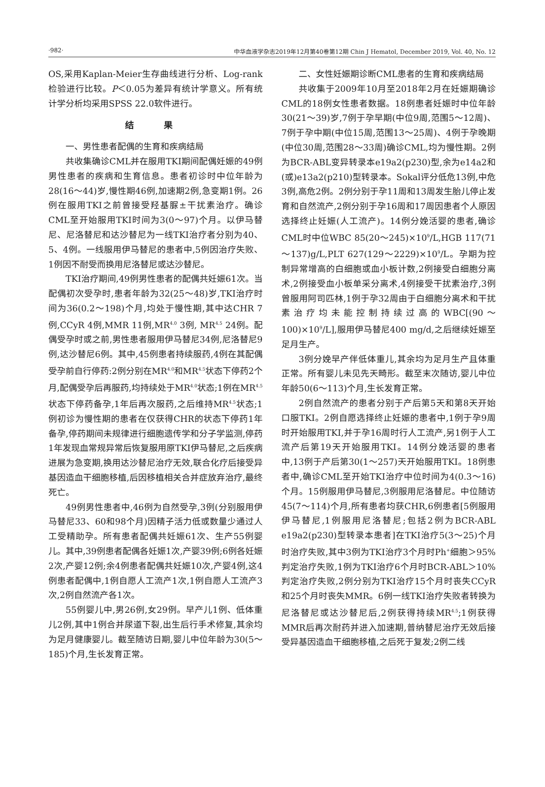·982· 中华血液学杂志2019年12月第40卷第12期 Chin J Hematol, December 2019, Vol. 40, No. 12
OS,采用Kaplan-Meier生存曲线进行分析、Log-rank检验进行比较。P＜0.05为差异有统计学意义。所有统计学分析均采用SPSS 22.0软件进行。
结 果
一、男性患者配偶的生育和疾病结局
共收集确诊CML并在服用TKI期间配偶妊娠的49例男性患者的疾病和生育信息。患者初诊时中位年龄为28(16～44)岁,慢性期46例,加速期2例,急变期1例。26例在服用TKI之前曾接受羟基脲±干扰素治疗。确诊CML至开始服用TKI时间为3(0～97)个月。以伊马替尼、尼洛替尼和达沙替尼为一线TKI治疗者分别为40、5、4例。一线服用伊马替尼的患者中,5例因治疗失败、1例因不耐受而换用尼洛替尼或达沙替尼。
TKI治疗期间,49例男性患者的配偶共妊娠61次。当配偶初次受孕时,患者年龄为32(25～48)岁,TKI治疗时间为36(0.2～198)个月,均处于慢性期,其中达CHR 7例,CCyR 4例,MMR 11例,MR<sup>4.0</sup> 3例, MR<sup>4.5</sup> 24例。配偶受孕时或之前,男性患者服用伊马替尼34例,尼洛替尼9例,达沙替尼6例。其中,45例患者持续服药,4例在其配偶受孕前自行停药:2例分别在MR<sup>4.0</sup>和MR<sup>4.5</sup>状态下停药2个月,配偶受孕后再服药,均持续处于MR<sup>4.0</sup>状态;1例在MR<sup>4.5</sup>状态下停药备孕,1年后再次服药,之后维持MR<sup>4.5</sup>状态;1例初诊为慢性期的患者在仅获得CHR的状态下停药1年备孕,停药期间未规律进行细胞遗传学和分子学监测,停药1年发现血常规异常后恢复服用原TKI伊马替尼,之后疾病进展为急变期,换用达沙替尼治疗无效,联合化疗后接受异基因造血干细胞移植,后因移植相关合并症放弃治疗,最终死亡。
49例男性患者中,46例为自然受孕,3例(分别服用伊马替尼33、60和98个月)因精子活力低或数量少通过人工受精助孕。所有患者配偶共妊娠61次、生产55例婴儿。其中,39例患者配偶各妊娠1次,产婴39例;6例各妊娠2次,产婴12例;余4例患者配偶共妊娠10次,产婴4例,这4例患者配偶中,1例自愿人工流产1次,1例自愿人工流产3次,2例自然流产各1次。
55例婴儿中,男26例,女29例。早产儿1例、低体重儿2例,其中1例合并尿道下裂,出生后行手术修复,其余均为足月健康婴儿。截至随访日期,婴儿中位年龄为30(5～185)个月,生长发育正常。
二、女性妊娠期诊断CML患者的生育和疾病结局
共收集于2009年10月至2018年2月在妊娠期确诊CML的18例女性患者数据。18例患者妊娠时中位年龄30(21～39)岁,7例于孕早期(中位9周,范围5～12周)、7例于孕中期(中位15周,范围13～25周)、4例于孕晚期(中位30周,范围28～33周)确诊CML,均为慢性期。2例为BCR-ABL变异转录本e19a2(p230)型,余为e14a2和(或)e13a2(p210)型转录本。Sokal评分低危13例,中危3例,高危2例。2例分别于孕11周和13周发生胎儿停止发育和自然流产,2例分别于孕16周和17周因患者个人原因选择终止妊娠(人工流产)。14例分娩活婴的患者,确诊CML时中位WBC 85(20～245)×10<sup>9</sup>/L,HGB 117(71～137)g/L,PLT 627(129～2229)×10<sup>9</sup>/L。孕期为控制异常增高的白细胞或血小板计数,2例接受白细胞分离术,2例接受血小板单采分离术,4例接受干扰素治疗,3例曾服用阿司匹林,1例于孕32周由于白细胞分离术和干扰素治疗均未能控制持续过高的WBC[(90～100)×10<sup>9</sup>/L],服用伊马替尼400 mg/d,之后继续妊娠至足月生产。
3例分娩早产伴低体重儿,其余均为足月生产且体重正常。所有婴儿未见先天畸形。截至末次随访,婴儿中位年龄50(6～113)个月,生长发育正常。
2例自然流产的患者分别于产后第5天和第8天开始口服TKI。2例自愿选择终止妊娠的患者中,1例于孕9周时开始服用TKI,并于孕16周时行人工流产,另1例于人工流产后第19天开始服用TKI。14例分娩活婴的患者中,13例于产后第30(1～257)天开始服用TKI。18例患者中,确诊CML至开始TKI治疗中位时间为4(0.3～16)个月。15例服用伊马替尼,3例服用尼洛替尼。中位随访45(7～114)个月,所有患者均获CHR,6例患者[5例服用伊马替尼,1例服用尼洛替尼;包括2例为BCR-ABL e19a2(p230)型转录本患者]在TKI治疗5(3～25)个月时治疗失败,其中3例为TKI治疗3个月时Ph<sup>+</sup>细胞＞95%判定治疗失败,1例为TKI治疗6个月时BCR-ABL＞10%判定治疗失败,2例分别为TKI治疗15个月时丧失CCyR和25个月时丧失MMR。6例一线TKI治疗失败者转换为尼洛替尼或达沙替尼后,2例获得持续MR<sup>4.5</sup>;1例获得MMR后再次耐药并进入加速期,普纳替尼治疗无效后接受异基因造血干细胞移植,之后死于复发;2例二线